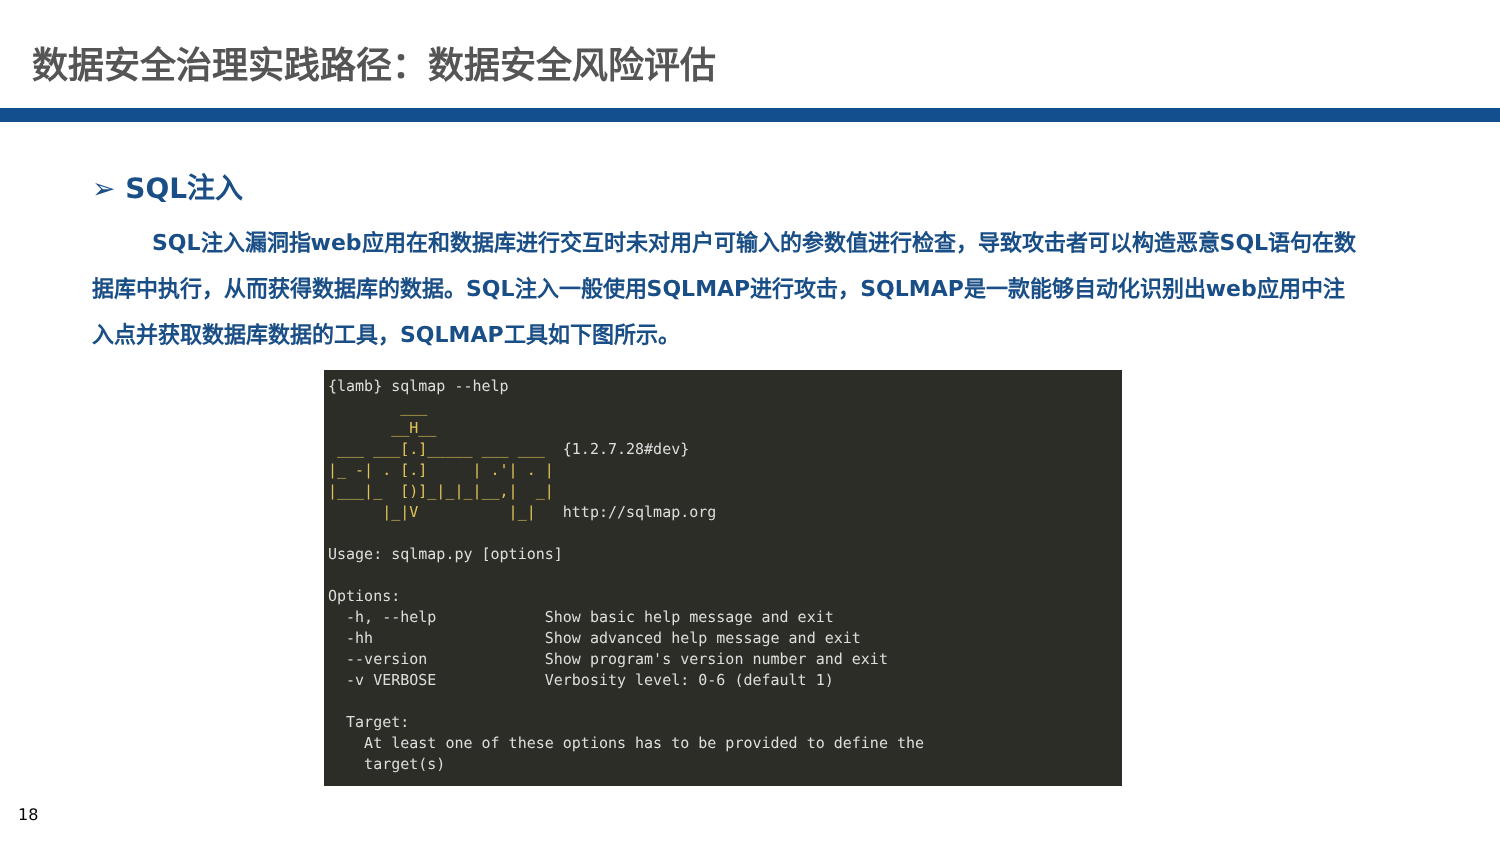数据安全治理实践路径：数据安全风险评估
➢ SQL注入
SQL注入漏洞指web应用在和数据库进行交互时未对用户可输入的参数值进行检查，导致攻击者可以构造恶意SQL语句在数据库中执行，从而获得数据库的数据。SQL注入一般使用SQLMAP进行攻击，SQLMAP是一款能够自动化识别出web应用中注入点并获取数据库数据的工具，SQLMAP工具如下图所示。
{lamb} sqlmap --help ___ __H__ ___ ___[.]_____ ___ ___ {1.2.7.28#dev} |_ -| . [.] | .'| . | |___|_ [)]_|_|_|__,| _| |_|V |_| http://sqlmap.org Usage: sqlmap.py [options] Options: -h, --help Show basic help message and exit -hh Show advanced help message and exit --version Show program's version number and exit -v VERBOSE Verbosity level: 0-6 (default 1) Target: At least one of these options has to be provided to define the target(s)
18